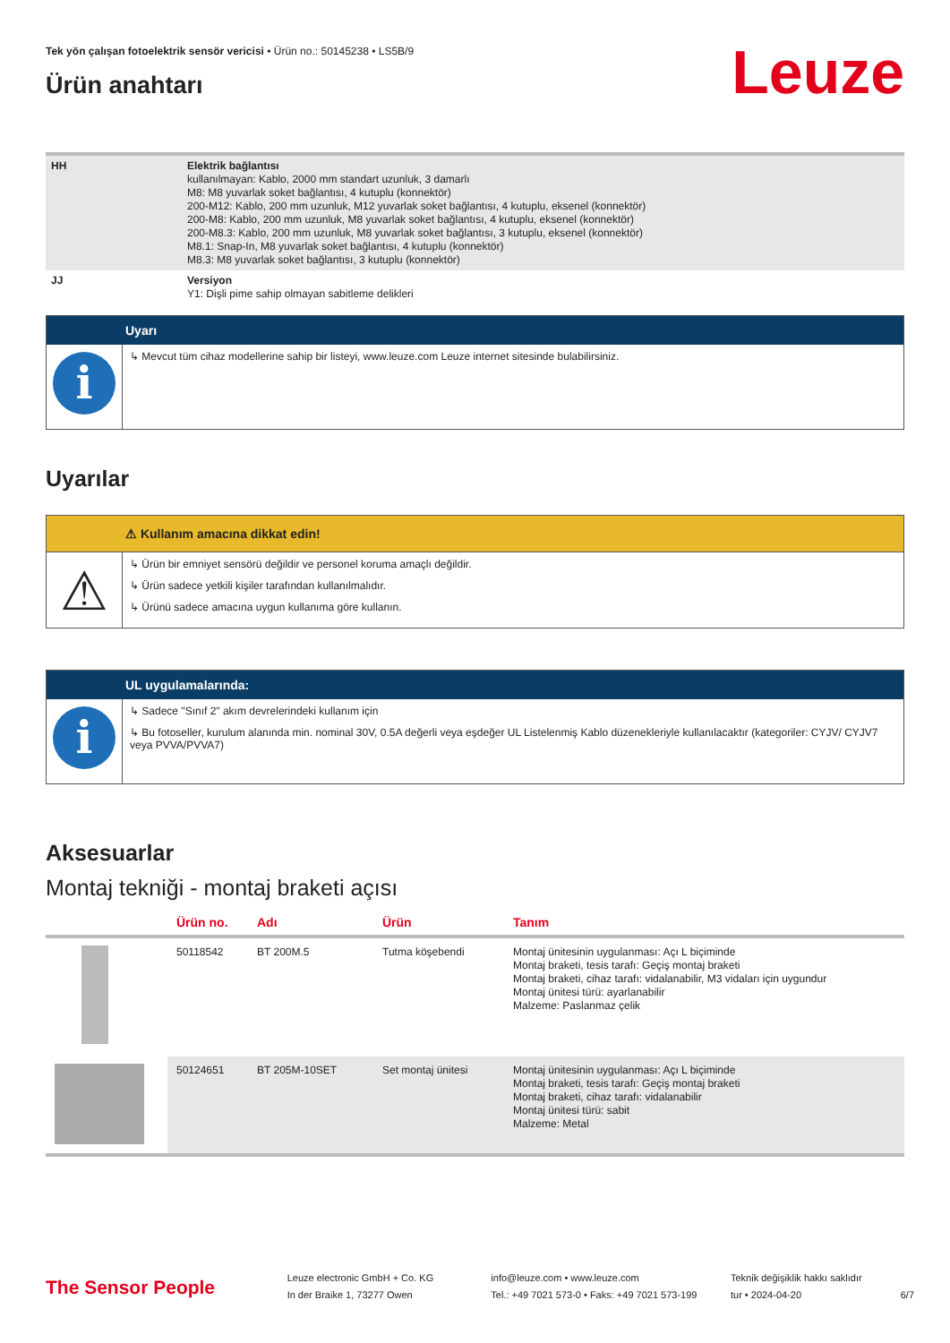Tek yön çalışan fotoelektrik sensör vericisi • Ürün no.: 50145238 • LS5B/9
Ürün anahtarı
Leuze
| HH | Elektrik bağlantısı kullanılmayan: Kablo, 2000 mm standart uzunluk, 3 damarlı M8: M8 yuvarlak soket bağlantısı, 4 kutuplu (konnektör) 200-M12: Kablo, 200 mm uzunluk, M12 yuvarlak soket bağlantısı, 4 kutuplu, eksenel (konnektör) 200-M8: Kablo, 200 mm uzunluk, M8 yuvarlak soket bağlantısı, 4 kutuplu, eksenel (konnektör) 200-M8.3: Kablo, 200 mm uzunluk, M8 yuvarlak soket bağlantısı, 3 kutuplu, eksenel (konnektör) M8.1: Snap-In, M8 yuvarlak soket bağlantısı, 4 kutuplu (konnektör) M8.3: M8 yuvarlak soket bağlantısı, 3 kutuplu (konnektör) |
| JJ | Versiyon Y1: Dişli pime sahip olmayan sabitleme delikleri |
Uyarı
i
↳ Mevcut tüm cihaz modellerine sahip bir listeyi, www.leuze.com Leuze internet sitesinde bulabilirsiniz.
Uyarılar
⚠ Kullanım amacına dikkat edin!
⚠
↳ Ürün bir emniyet sensörü değildir ve personel koruma amaçlı değildir.
↳ Ürün sadece yetkili kişiler tarafından kullanılmalıdır.
↳ Ürünü sadece amacına uygun kullanıma göre kullanın.
UL uygulamalarında:
i
↳ Sadece "Sınıf 2" akım devrelerindeki kullanım için
↳ Bu fotoseller, kurulum alanında min. nominal 30V, 0.5A değerli veya eşdeğer UL Listelenmiş Kablo düzenekleriyle kullanılacaktır (kategoriler: CYJV/ CYJV7 veya PVVA/PVVA7)
Aksesuarlar
Montaj tekniği - montaj braketi açısı
| | Ürün no. | Adı | Ürün | Tanım |
| --- | --- | --- | --- | --- |
| | 50118542 | BT 200M.5 | Tutma köşebendi | Montaj ünitesinin uygulanması: Açı L biçiminde Montaj braketi, tesis tarafı: Geçiş montaj braketi Montaj braketi, cihaz tarafı: vidalanabilir, M3 vidaları için uygundur Montaj ünitesi türü: ayarlanabilir Malzeme: Paslanmaz çelik |
| | 50124651 | BT 205M-10SET | Set montaj ünitesi | Montaj ünitesinin uygulanması: Açı L biçiminde Montaj braketi, tesis tarafı: Geçiş montaj braketi Montaj braketi, cihaz tarafı: vidalanabilir Montaj ünitesi türü: sabit Malzeme: Metal |
The Sensor People
Leuze electronic GmbH + Co. KG
In der Braike 1, 73277 Owen
info@leuze.com • www.leuze.com
Tel.: +49 7021 573-0 • Faks: +49 7021 573-199
Teknik değişiklik hakkı saklıdır
tur • 2024-04-20
6/7